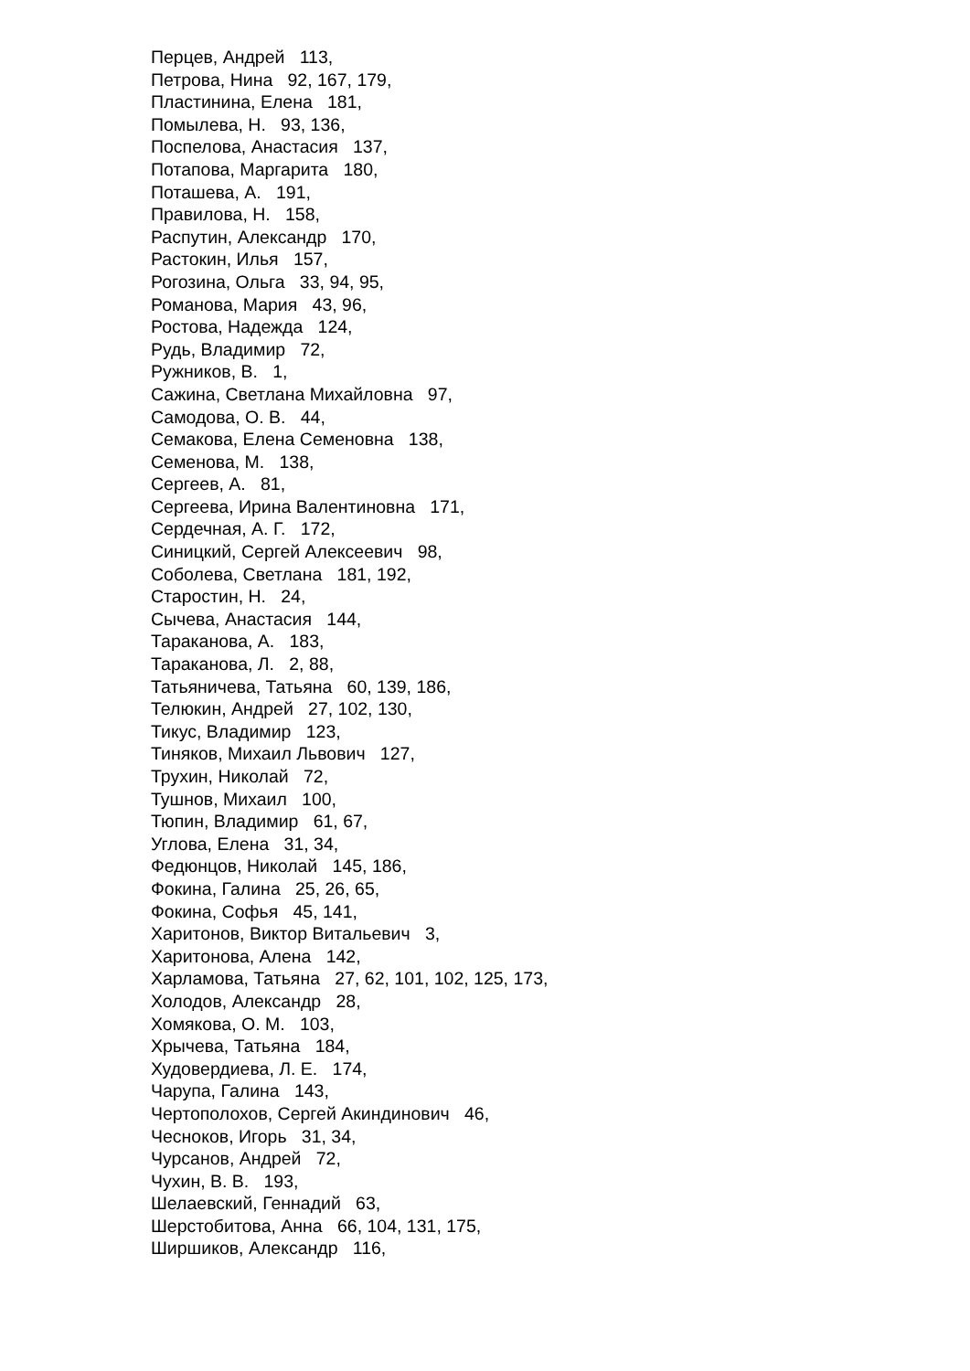Перцев, Андрей 113, Петрова, Нина 92, 167, 179, Пластинина, Елена 181, Помылева, Н. 93, 136, Поспелова, Анастасия 137, Потапова, Маргарита 180, Поташева, А. 191, Правилова, Н. 158, Распутин, Александр 170, Растокин, Илья 157, Рогозина, Ольга 33, 94, 95, Романова, Мария 43, 96, Ростова, Надежда 124, Рудь, Владимир 72, Ружников, В. 1, Сажина, Светлана Михайловна 97, Самодова, О. В. 44, Семакова, Елена Семеновна 138, Семенова, М. 138, Сергеев, А. 81, Сергеева, Ирина Валентиновна 171, Сердечная, А. Г. 172, Синицкий, Сергей Алексеевич 98, Соболева, Светлана 181, 192, Старостин, Н. 24, Сычева, Анастасия 144, Тараканова, А. 183, Тараканова, Л. 2, 88, Татьяничева, Татьяна 60, 139, 186, Телюкин, Андрей 27, 102, 130, Тикус, Владимир 123, Тиняков, Михаил Львович 127, Трухин, Николай 72, Тушнов, Михаил 100, Тюпин, Владимир 61, 67, Углова, Елена 31, 34, Федюнцов, Николай 145, 186, Фокина, Галина 25, 26, 65, Фокина, Софья 45, 141, Харитонов, Виктор Витальевич 3, Харитонова, Алена 142, Харламова, Татьяна 27, 62, 101, 102, 125, 173, Холодов, Александр 28, Хомякова, О. М. 103, Хрычева, Татьяна 184, Худовердиева, Л. Е. 174, Чарупа, Галина 143, Чертополохов, Сергей Акиндинович 46, Чесноков, Игорь 31, 34, Чурсанов, Андрей 72, Чухин, В. В. 193, Шелаевский, Геннадий 63, Шерстобитова, Анна 66, 104, 131, 175, Ширшиков, Александр 116,